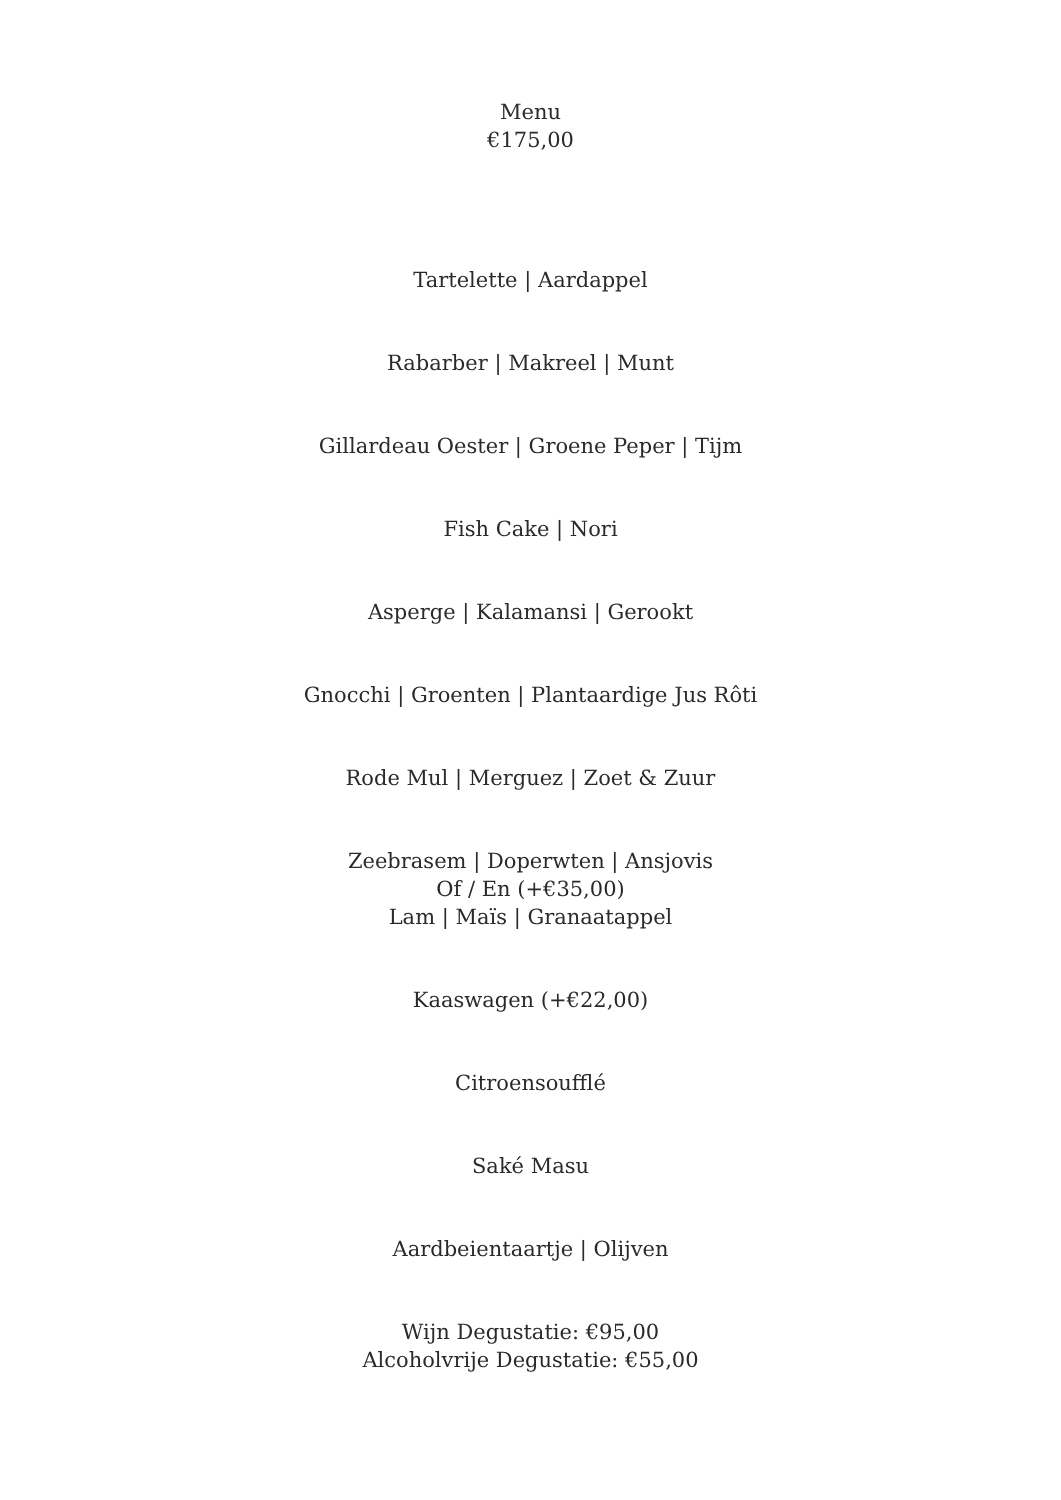Menu
€175,00
Tartelette | Aardappel
Rabarber | Makreel | Munt
Gillardeau Oester | Groene Peper | Tijm
Fish Cake | Nori
Asperge | Kalamansi | Gerookt
Gnocchi | Groenten | Plantaardige Jus Rôti
Rode Mul | Merguez | Zoet & Zuur
Zeebrasem | Doperwten | Ansjovis
Of / En (+€35,00)
Lam | Maïs | Granaatappel
Kaaswagen (+€22,00)
Citroensoufflé
Saké Masu
Aardbeientaartje | Olijven
Wijn Degustatie: €95,00
Alcoholvrije Degustatie: €55,00